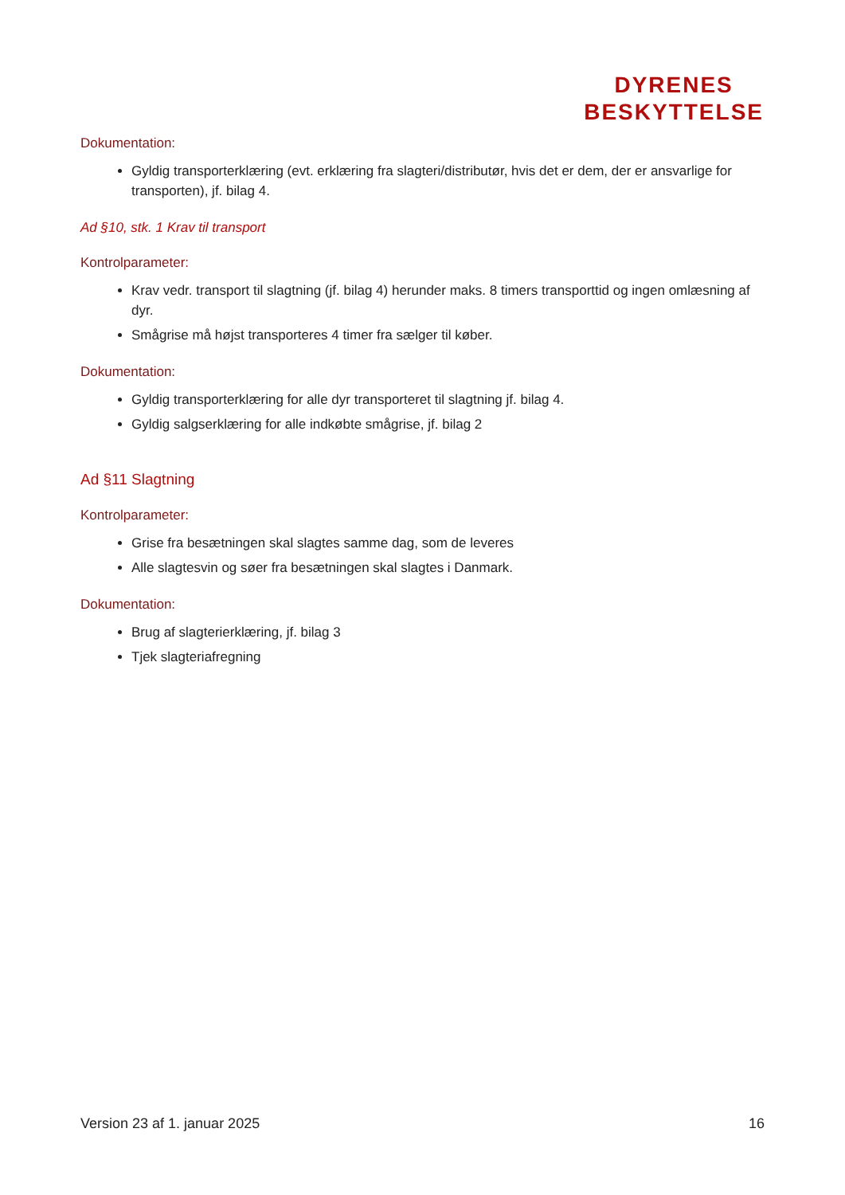DYRENES
BESKYTTELSE
Dokumentation:
Gyldig transporterklæring (evt. erklæring fra slagteri/distributør, hvis det er dem, der er ansvarlige for transporten), jf. bilag 4.
Ad §10, stk. 1 Krav til transport
Kontrolparameter:
Krav vedr. transport til slagtning (jf. bilag 4) herunder maks. 8 timers transporttid og ingen omlæsning af dyr.
Smågrise må højst transporteres 4 timer fra sælger til køber.
Dokumentation:
Gyldig transporterklæring for alle dyr transporteret til slagtning jf. bilag 4.
Gyldig salgserklæring for alle indkøbte smågrise, jf. bilag 2
Ad §11 Slagtning
Kontrolparameter:
Grise fra besætningen skal slagtes samme dag, som de leveres
Alle slagtesvin og søer fra besætningen skal slagtes i Danmark.
Dokumentation:
Brug af slagterierklæring, jf. bilag 3
Tjek slagteriafregning
Version 23 af 1. januar 2025 16